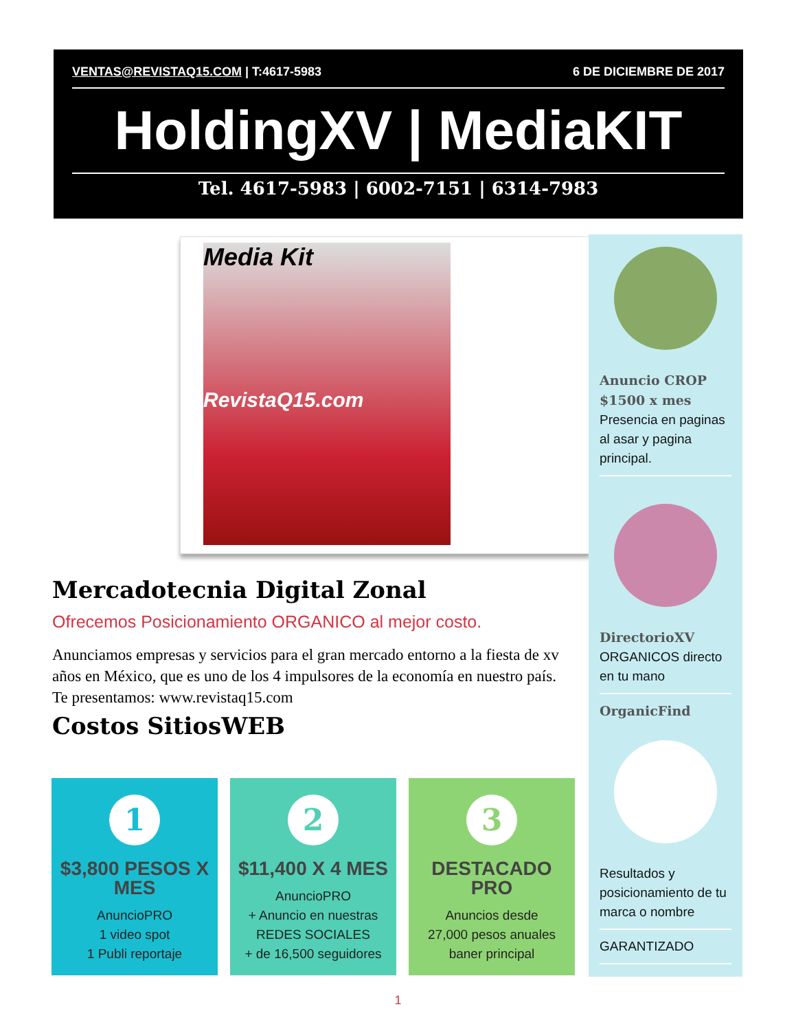VENTAS@REVISTAQ15.COM | T:4617-5983 6 DE DICIEMBRE DE 2017
HoldingXV | MediaKIT
Tel. 4617-5983 | 6002-7151 | 6314-7983
Media Kit
RevistaQ15.com
Anuncio CROP
$1500 x mes
Presencia en paginas al asar y pagina principal.
DirectorioXV
ORGANICOS directo en tu mano
OrganicFind
Resultados y posicionamiento de tu marca o nombre
GARANTIZADO
Mercadotecnia Digital Zonal
Ofrecemos Posicionamiento ORGANICO al mejor costo.
Anunciamos empresas y servicios para el gran mercado entorno a la fiesta de xv años en México, que es uno de los 4 impulsores de la economía en nuestro país. Te presentamos: www.revistaq15.com
Costos SitiosWEB
1
$3,800 PESOS X MES
AnuncioPRO
1 video spot
1 Publi reportaje
2
$11,400 X 4 MES
AnuncioPRO
+ Anuncio en nuestras REDES SOCIALES
+ de 16,500 seguidores
3
DESTACADO PRO
Anuncios desde
27,000 pesos anuales
baner principal
1